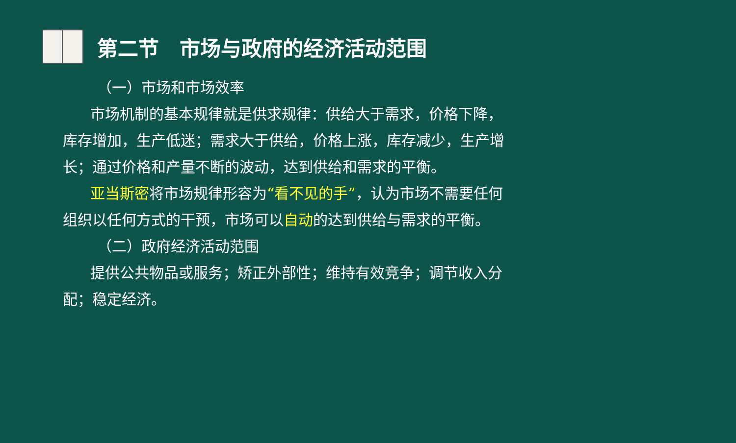第二节　市场与政府的经济活动范围
（一）市场和市场效率
市场机制的基本规律就是供求规律：供给大于需求，价格下降，库存增加，生产低迷；需求大于供给，价格上涨，库存减少，生产增长；通过价格和产量不断的波动，达到供给和需求的平衡。
亚当斯密将市场规律形容为“看不见的手”，认为市场不需要任何组织以任何方式的干预，市场可以自动的达到供给与需求的平衡。
（二）政府经济活动范围
提供公共物品或服务；矫正外部性；维持有效竞争；调节收入分配；稳定经济。